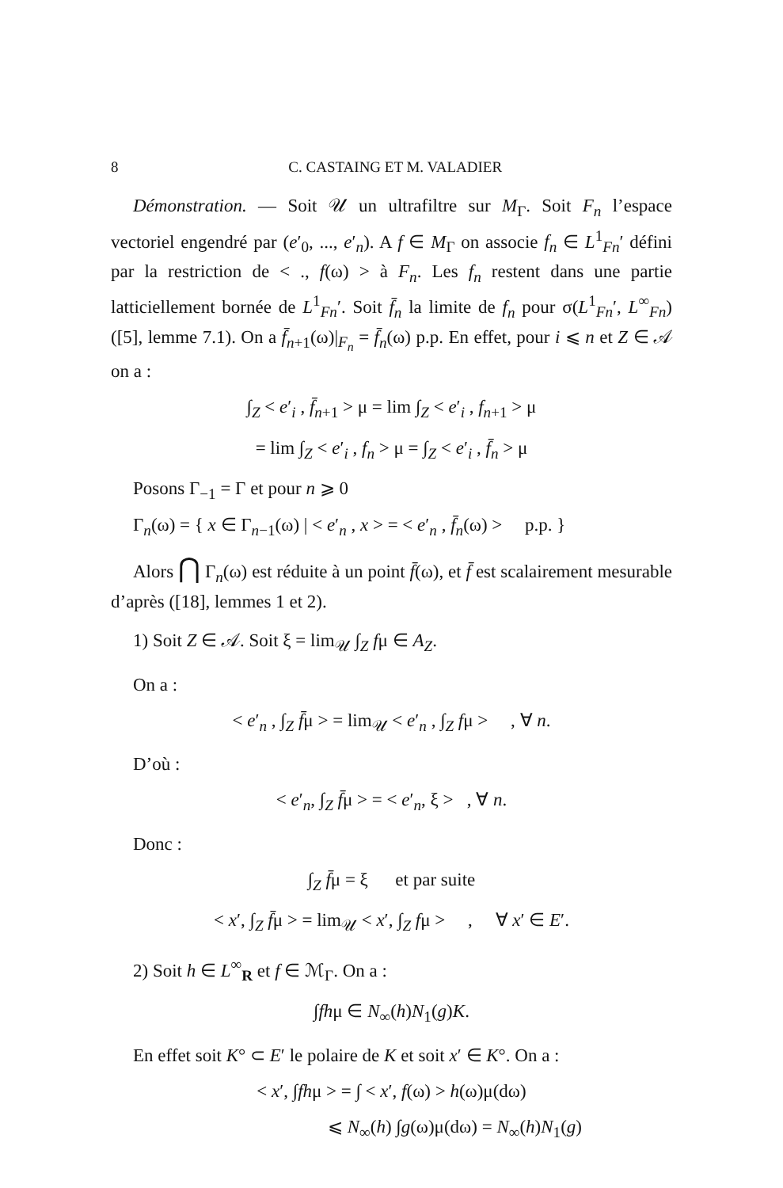8 C. CASTAING ET M. VALADIER
Démonstration. — Soit 𝒰 un ultrafiltre sur M<sub>Γ</sub>. Soit F<sub>n</sub> l’espace vectoriel engendré par (e′<sub>0</sub>, ..., e′<sub>n</sub>). A f ∈ M<sub>Γ</sub> on associe f<sub>n</sub> ∈ L<sup>1</sup><sub>Fn</sub>′ défini par la restriction de < ., f(ω) > à F<sub>n</sub>. Les f<sub>n</sub> restent dans une partie latticiellement bornée de L<sup>1</sup><sub>Fn</sub>′. Soit f̄<sub>n</sub> la limite de f<sub>n</sub> pour σ(L<sup>1</sup><sub>Fn</sub>′, L<sup>∞</sup><sub>Fn</sub>) ([5], lemme 7.1). On a f̄<sub>n+1</sub>(ω)|<sub>F<sub>n</sub></sub> = f̄<sub>n</sub>(ω) p.p. En effet, pour i ⩽ n et Z ∈ 𝒜 on a :
∫<sub>Z</sub> < e′<sub>i</sub> , f̄<sub>n+1</sub> > μ = lim ∫<sub>Z</sub> < e′<sub>i</sub> , f<sub>n+1</sub> > μ
= lim ∫<sub>Z</sub> < e′<sub>i</sub> , f<sub>n</sub> > μ = ∫<sub>Z</sub> < e′<sub>i</sub> , f̄<sub>n</sub> > μ
Posons Γ<sub>−1</sub> = Γ et pour n ⩾ 0
Γ<sub>n</sub>(ω) = { x ∈ Γ<sub>n−1</sub>(ω) | < e′<sub>n</sub> , x > = < e′<sub>n</sub> , f̄<sub>n</sub>(ω) > p.p. }
Alors ⋂ Γ<sub>n</sub>(ω) est réduite à un point f̄(ω), et f̄ est scalairement mesurable d’après ([18], lemmes 1 et 2).
1) Soit Z ∈ 𝒜. Soit ξ = lim<sub>𝒰</sub> ∫<sub>Z</sub> fμ ∈ A<sub>Z</sub>.
On a :
< e′<sub>n</sub> , ∫<sub>Z</sub> f̄μ > = lim<sub>𝒰</sub> < e′<sub>n</sub> , ∫<sub>Z</sub> fμ > , ∀ n.
D’où :
< e′<sub>n</sub>, ∫<sub>Z</sub> f̄μ > = < e′<sub>n</sub>, ξ > , ∀ n.
Donc :
∫<sub>Z</sub> f̄μ = ξ et par suite
< x′, ∫<sub>Z</sub> f̄μ > = lim<sub>𝒰</sub> < x′, ∫<sub>Z</sub> fμ > , ∀ x′ ∈ E′.
2) Soit h ∈ L<sup>∞</sup><sub>R</sub> et f ∈ ℳ<sub>Γ</sub>. On a :
∫fhμ ∈ N<sub>∞</sub>(h)N<sub>1</sub>(g)K.
En effet soit K° ⊂ E′ le polaire de K et soit x′ ∈ K°. On a :
< x′, ∫fhμ > = ∫ < x′, f(ω) > h(ω)μ(dω)
⩽ N<sub>∞</sub>(h) ∫g(ω)μ(dω) = N<sub>∞</sub>(h)N<sub>1</sub>(g)